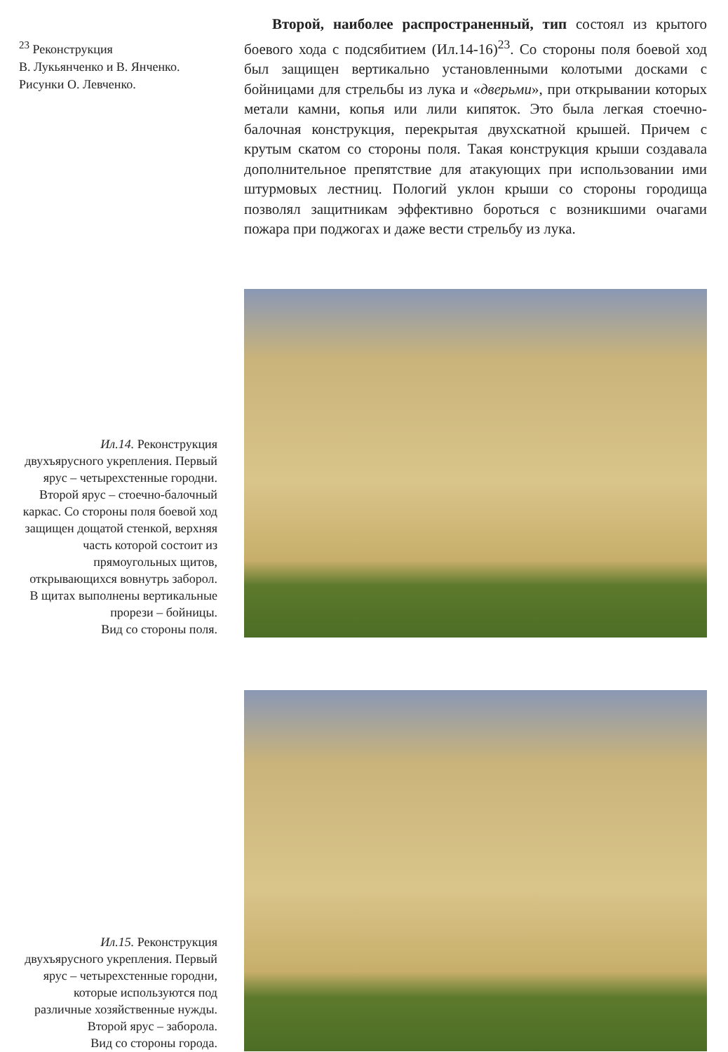<sup>23</sup> Реконструкция
В. Лукьянченко и В. Янченко.
Рисунки О. Левченко.
Второй, наиболее распространенный, тип состоял из крытого боевого хода с подсябитием (Ил.14-16)<sup>23</sup>. Со стороны поля боевой ход был защищен вертикально установленными колотыми досками с бойницами для стрельбы из лука и «дверьми», при открывании которых метали камни, копья или лили кипяток. Это была легкая стоечно-балочная конструкция, перекрытая двухскатной крышей. Причем с крутым скатом со стороны поля. Такая конструкция крыши создавала дополнительное препятствие для атакующих при использовании ими штурмовых лестниц. Пологий уклон крыши со стороны городища позволял защитникам эффективно бороться с возникшими очагами пожара при поджогах и даже вести стрельбу из лука.
Ил.14. Реконструкция двухъярусного укрепления. Первый ярус – четырехстенные городни. Второй ярус – стоечно-балочный каркас. Со стороны поля боевой ход защищен дощатой стенкой, верхняя часть которой состоит из прямоугольных щитов, открывающихся вовнутрь заборол. В щитах выполнены вертикальные прорези – бойницы.
Вид со стороны поля.
Ил.15. Реконструкция двухъярусного укрепления. Первый ярус – четырехстенные городни, которые используются под различные хозяйственные нужды.
Второй ярус – заборола.
Вид со стороны города.